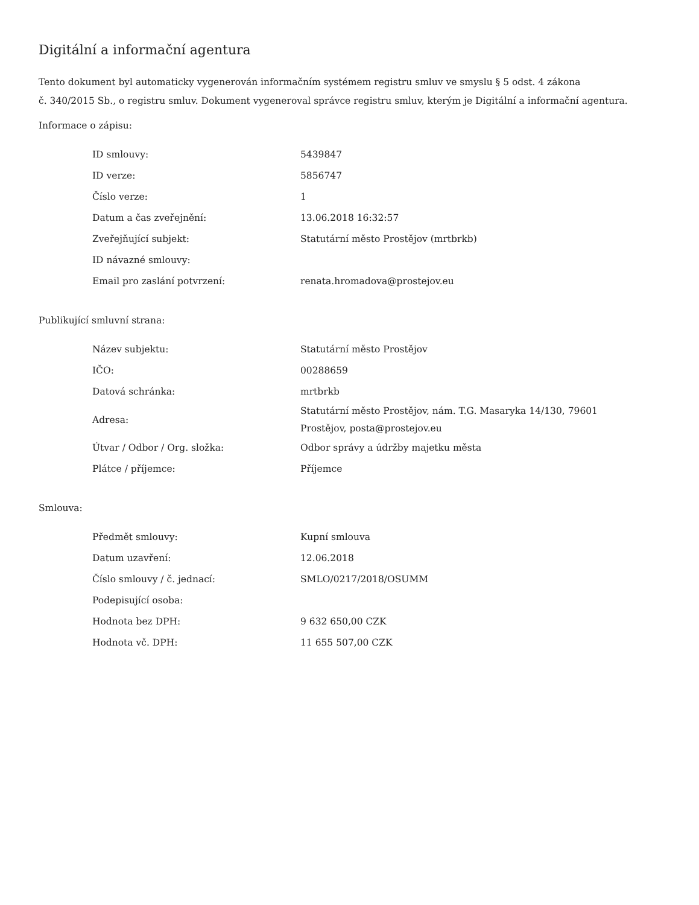Digitální a informační agentura
Tento dokument byl automaticky vygenerován informačním systémem registru smluv ve smyslu § 5 odst. 4 zákona
č. 340/2015 Sb., o registru smluv. Dokument vygeneroval správce registru smluv, kterým je Digitální a informační agentura.
Informace o zápisu:
| ID smlouvy: | 5439847 |
| ID verze: | 5856747 |
| Číslo verze: | 1 |
| Datum a čas zveřejnění: | 13.06.2018 16:32:57 |
| Zveřejňující subjekt: | Statutární město Prostějov (mrtbrkb) |
| ID návazné smlouvy: | |
| Email pro zaslání potvrzení: | renata.hromadova@prostejov.eu |
Publikující smluvní strana:
| Název subjektu: | Statutární město Prostějov |
| IČO: | 00288659 |
| Datová schránka: | mrtbrkb |
| Adresa: | Statutární město Prostějov, nám. T.G. Masaryka 14/130, 79601 Prostějov, posta@prostejov.eu |
| Útvar / Odbor / Org. složka: | Odbor správy a údržby majetku města |
| Plátce / příjemce: | Příjemce |
Smlouva:
| Předmět smlouvy: | Kupní smlouva |
| Datum uzavření: | 12.06.2018 |
| Číslo smlouvy / č. jednací: | SMLO/0217/2018/OSUMM |
| Podepisující osoba: | |
| Hodnota bez DPH: | 9 632 650,00 CZK |
| Hodnota vč. DPH: | 11 655 507,00 CZK |